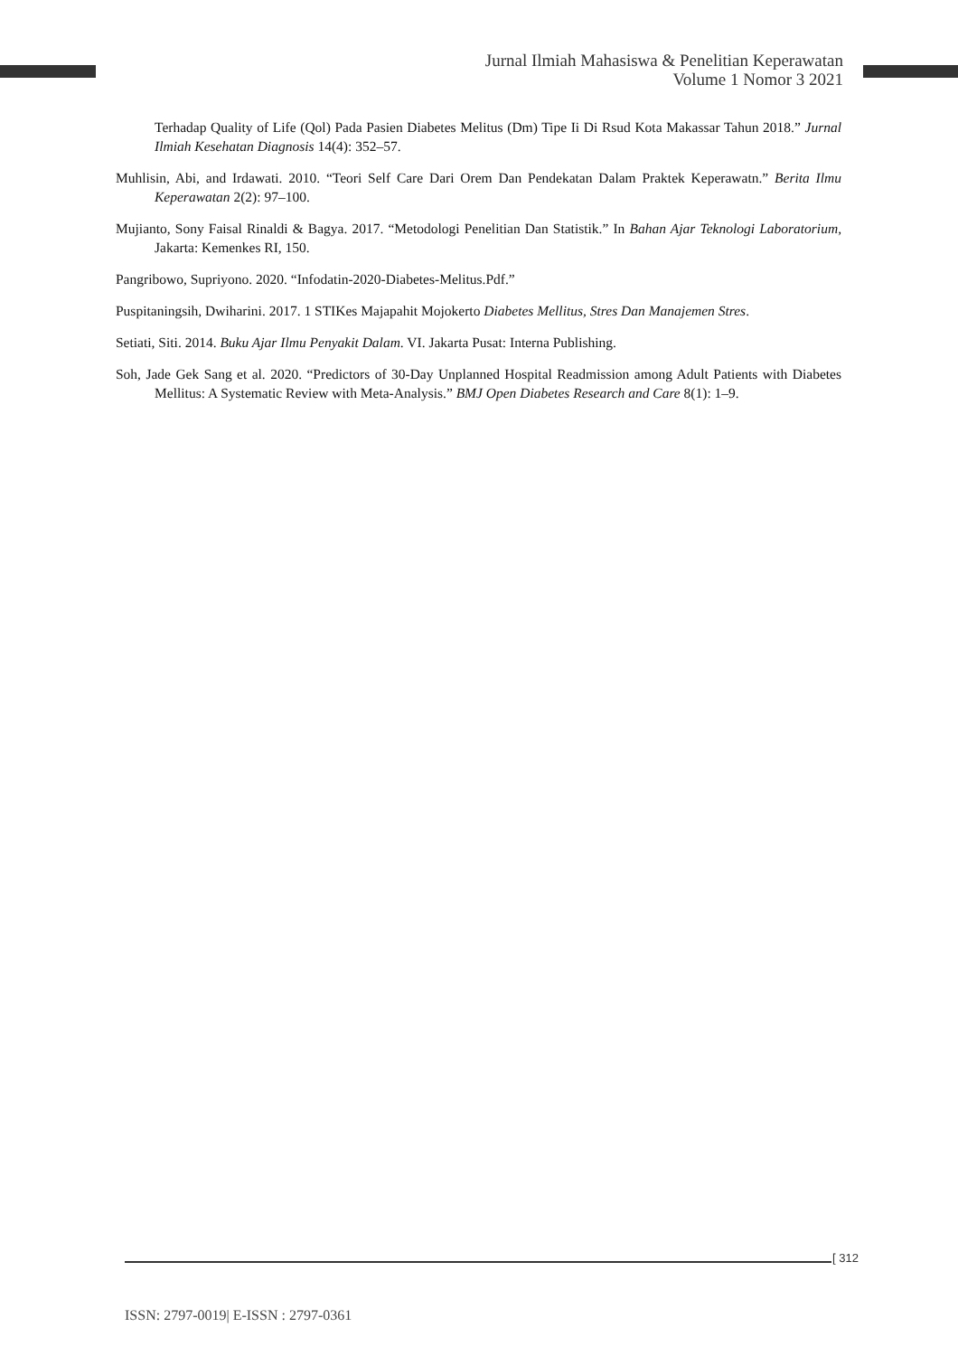Jurnal Ilmiah Mahasiswa & Penelitian Keperawatan
Volume 1 Nomor 3 2021
Terhadap Quality of Life (Qol) Pada Pasien Diabetes Melitus (Dm) Tipe Ii Di Rsud Kota Makassar Tahun 2018.” Jurnal Ilmiah Kesehatan Diagnosis 14(4): 352–57.
Muhlisin, Abi, and Irdawati. 2010. “Teori Self Care Dari Orem Dan Pendekatan Dalam Praktek Keperawatn.” Berita Ilmu Keperawatan 2(2): 97–100.
Mujianto, Sony Faisal Rinaldi & Bagya. 2017. “Metodologi Penelitian Dan Statistik.” In Bahan Ajar Teknologi Laboratorium, Jakarta: Kemenkes RI, 150.
Pangribowo, Supriyono. 2020. “Infodatin-2020-Diabetes-Melitus.Pdf.”
Puspitaningsih, Dwiharini. 2017. 1 STIKes Majapahit Mojokerto Diabetes Mellitus, Stres Dan Manajemen Stres.
Setiati, Siti. 2014. Buku Ajar Ilmu Penyakit Dalam. VI. Jakarta Pusat: Interna Publishing.
Soh, Jade Gek Sang et al. 2020. “Predictors of 30-Day Unplanned Hospital Readmission among Adult Patients with Diabetes Mellitus: A Systematic Review with Meta-Analysis.” BMJ Open Diabetes Research and Care 8(1): 1–9.
[ 312
ISSN: 2797-0019| E-ISSN : 2797-0361